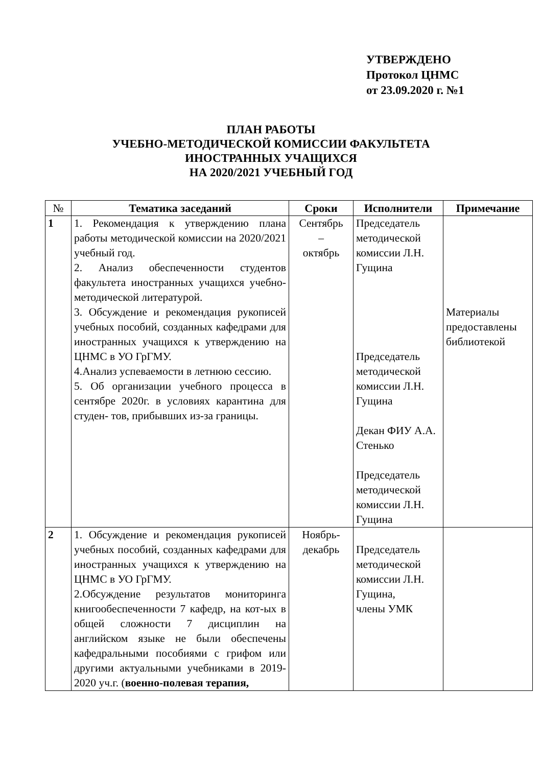УТВЕРЖДЕНО
Протокол ЦНМС
от 23.09.2020 г. №1
ПЛАН РАБОТЫ
УЧЕБНО-МЕТОДИЧЕСКОЙ КОМИССИИ ФАКУЛЬТЕТА
ИНОСТРАННЫХ УЧАЩИХСЯ
НА 2020/2021 УЧЕБНЫЙ ГОД
| № | Тематика заседаний | Сроки | Исполнители | Примечание |
| --- | --- | --- | --- | --- |
| 1 | 1. Рекомендация к утверждению плана работы методической комиссии на 2020/2021 учебный год. 2. Анализ обеспеченности студентов факультета иностранных учащихся учебно-методической литературой. 3. Обсуждение и рекомендация рукописей учебных пособий, созданных кафедрами для иностранных учащихся к утверждению на ЦНМС в УО ГрГМУ. 4.Анализ успеваемости в летнюю сессию. 5. Об организации учебного процесса в сентябре 2020г. в условиях карантина для студен- тов, прибывших из-за границы. | Сентябрь – октябрь | Председатель методической комиссии Л.Н. Гущина Председатель методической комиссии Л.Н. Гущина Декан ФИУ А.А. Стенько Председатель методической комиссии Л.Н. Гущина | Материалы предоставлены библиотекой |
| 2 | 1. Обсуждение и рекомендация рукописей учебных пособий, созданных кафедрами для иностранных учащихся к утверждению на ЦНМС в УО ГрГМУ. 2.Обсуждение результатов мониторинга книгообеспеченности 7 кафедр, на кот-ых в общей сложности 7 дисциплин на английском языке не были обеспечены кафедральными пособиями с грифом или другими актуальными учебниками в 2019-2020 уч.г. ( военно-полевая терапия, | Ноябрь- декабрь | Председатель методической комиссии Л.Н. Гущина, члены УМК | |